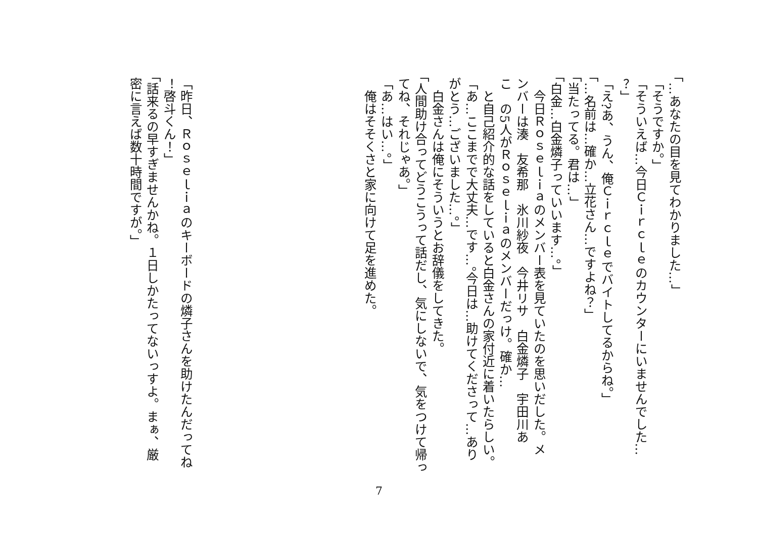「…あなたの目を見てわかりました…」
「そうですか。」
「そういえば…今日Ｃｉｒｃｌｅのカウンターにいませんでした…
？」
「え?あ、うん、俺Ｃｉｒｃｌｅでバイトしてるからね。」
「…名前は…確か…立花さん…ですよね？」
「当たってる。君は…」
「白金…白金燐子っていいます…。」
　今日Ｒｏｓｅｌｉａのメンバー表を見ていたのを思いだした。メ
ンバーは湊　友希那　氷川紗夜　今井リサ　白金燐子　宇田川あ
こ　の5人がＲｏｓｅｌｉａのメンバーだっけ。確か…
　と自己紹介的な話をしていると白金さんの家付近に着いたらしい。
「あ…ここまでで大丈夫…です…。今日は…助けてくださって…あり
がとう…ございました…。」
　白金さんは俺にそういうとお辞儀をしてきた。
「人間助け合ってどうこうって話だし、気にしないで、気をつけて帰っ
てね、それじゃあ。」
「あ…はい…。」
　俺はそそくさと家に向けて足を進めた。
「昨日、Ｒｏｓｅｌｉａのキーボードの燐子さんを助けたんだってね
！啓斗くん！」
「話来るの早すぎませんかね。１日しかたってないっすよ。まぁ、厳
密に言えば数十時間ですが。」
7